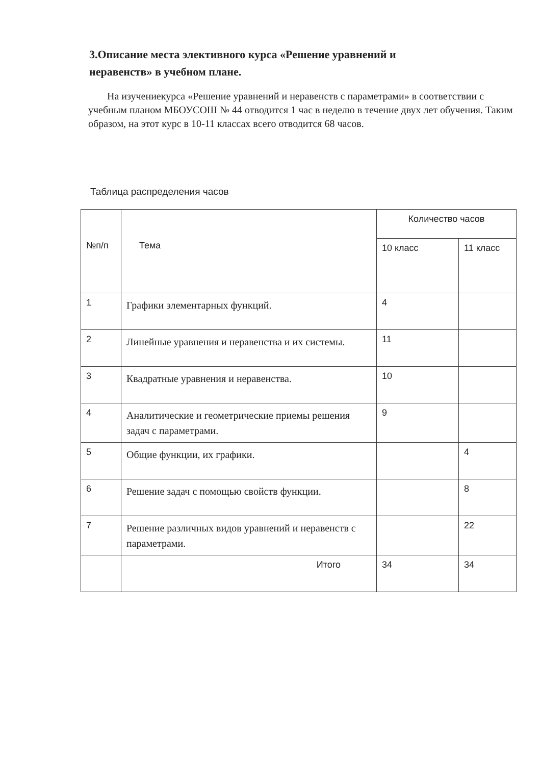3.Описание места элективного курса «Решение уравнений и неравенств» в учебном плане.
На изучениекурса «Решение уравнений и неравенств с параметрами» в соответствии с учебным планом МБОУСОШ № 44 отводится 1 час в неделю в течение двух лет обучения. Таким образом, на этот курс в 10-11 классах всего отводится 68 часов.
Таблица распределения часов
| №п/п | Тема | Количество часов | |
| --- | --- | --- | --- |
| | | 10 класс | 11 класс |
| 1 | Графики элементарных функций. | 4 | |
| 2 | Линейные уравнения и неравенства и их системы. | 11 | |
| 3 | Квадратные уравнения и неравенства. | 10 | |
| 4 | Аналитические и геометрические приемы решения задач с параметрами. | 9 | |
| 5 | Общие функции, их графики. | | 4 |
| 6 | Решение задач с помощью свойств функции. | | 8 |
| 7 | Решение различных видов уравнений и неравенств с параметрами. | | 22 |
| | Итого | 34 | 34 |